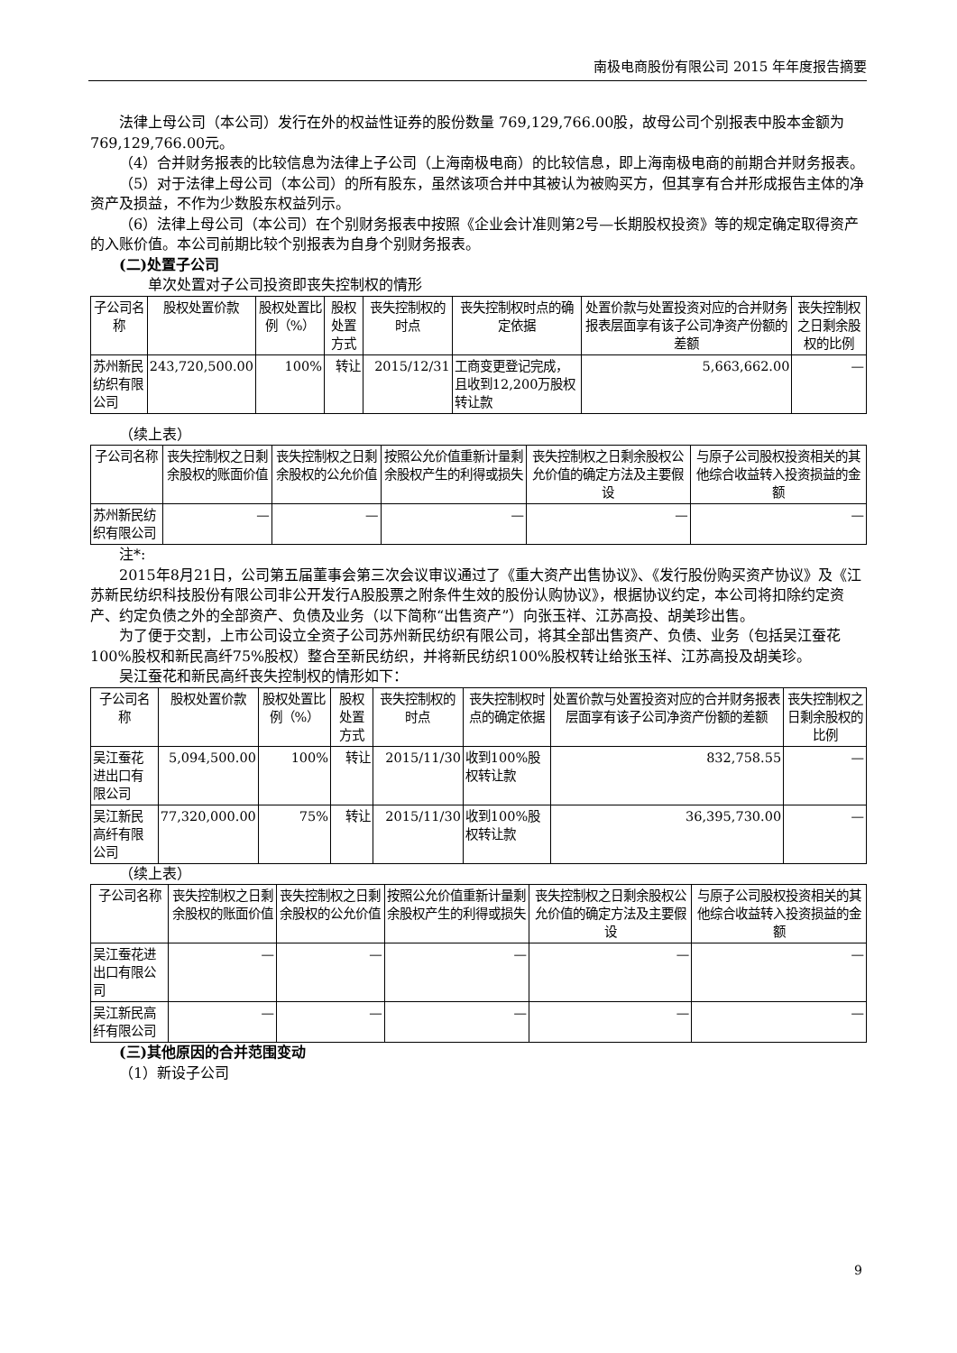南极电商股份有限公司 2015 年年度报告摘要
法律上母公司（本公司）发行在外的权益性证券的股份数量 769,129,766.00股，故母公司个别报表中股本金额为769,129,766.00元。
（4）合并财务报表的比较信息为法律上子公司（上海南极电商）的比较信息，即上海南极电商的前期合并财务报表。
（5）对于法律上母公司（本公司）的所有股东，虽然该项合并中其被认为被购买方，但其享有合并形成报告主体的净资产及损益，不作为少数股东权益列示。
（6）法律上母公司（本公司）在个别财务报表中按照《企业会计准则第2号—长期股权投资》等的规定确定取得资产的入账价值。本公司前期比较个别报表为自身个别财务报表。
(二)处置子公司
单次处置对子公司投资即丧失控制权的情形
| 子公司名称 | 股权处置价款 | 股权处置比例（%） | 股权处置方式 | 丧失控制权的时点 | 丧失控制权时点的确定依据 | 处置价款与处置投资对应的合并财务报表层面享有该子公司净资产份额的差额 | 丧失控制权之日剩余股权的比例 |
| 苏州新民纺织有限公司 | 243,720,500.00 | 100% | 转让 | 2015/12/31 | 工商变更登记完成，且收到12,200万股权转让款 | 5,663,662.00 | — |
（续上表）
| 子公司名称 | 丧失控制权之日剩余股权的账面价值 | 丧失控制权之日剩余股权的公允价值 | 按照公允价值重新计量剩余股权产生的利得或损失 | 丧失控制权之日剩余股权公允价值的确定方法及主要假设 | 与原子公司股权投资相关的其他综合收益转入投资损益的金额 |
| 苏州新民纺织有限公司 | — | — | — | — | — |
注*:
2015年8月21日，公司第五届董事会第三次会议审议通过了《重大资产出售协议》、《发行股份购买资产协议》及《江苏新民纺织科技股份有限公司非公开发行A股股票之附条件生效的股份认购协议》，根据协议约定，本公司将扣除约定资产、约定负债之外的全部资产、负债及业务（以下简称“出售资产”）向张玉祥、江苏高投、胡美珍出售。
为了便于交割，上市公司设立全资子公司苏州新民纺织有限公司，将其全部出售资产、负债、业务（包括吴江蚕花100%股权和新民高纤75%股权）整合至新民纺织，并将新民纺织100%股权转让给张玉祥、江苏高投及胡美珍。
吴江蚕花和新民高纤丧失控制权的情形如下：
| 子公司名称 | 股权处置价款 | 股权处置比例（%） | 股权处置方式 | 丧失控制权的时点 | 丧失控制权时点的确定依据 | 处置价款与处置投资对应的合并财务报表层面享有该子公司净资产份额的差额 | 丧失控制权之日剩余股权的比例 |
| 吴江蚕花进出口有限公司 | 5,094,500.00 | 100% | 转让 | 2015/11/30 | 收到100%股权转让款 | 832,758.55 | — |
| 吴江新民高纤有限公司 | 77,320,000.00 | 75% | 转让 | 2015/11/30 | 收到100%股权转让款 | 36,395,730.00 | — |
（续上表）
| 子公司名称 | 丧失控制权之日剩余股权的账面价值 | 丧失控制权之日剩余股权的公允价值 | 按照公允价值重新计量剩余股权产生的利得或损失 | 丧失控制权之日剩余股权公允价值的确定方法及主要假设 | 与原子公司股权投资相关的其他综合收益转入投资损益的金额 |
| 吴江蚕花进出口有限公司 | — | — | — | — | — |
| 吴江新民高纤有限公司 | — | — | — | — | — |
(三)其他原因的合并范围变动
（1）新设子公司
9